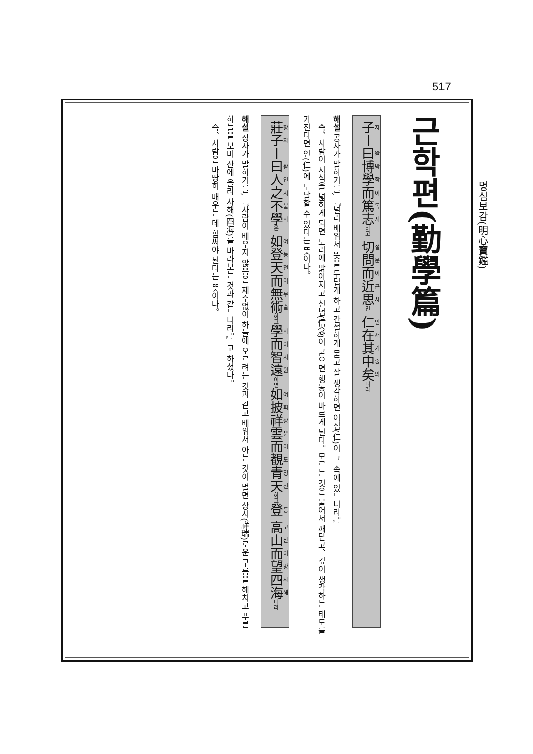517
명심보감(明心寶鑑)
근학편(勤學篇)
子ㅣ曰博學而篤志하고 切問而近思면 仁在其中矣니라
해설 공자가 말하기를, 『널리 배워서 뜻을 두텁게 하고 간절하게 묻고 잘 생각하면 어짐(仁)이 그 속에 있느니라。』
　즉、사람이 지식을 넓히게 되면 도리에 밝아지고 신념(信念)이 굳으면 행동이 바르게 된다。모르는 것은 물어서 깨닫고、깊이 생각하는 태도를 가진다면 인(仁)에 도달할 수 있다는 뜻이다。
莊子ㅣ曰人之不學은 如登天而無術하고 學而智遠이면 如披祥雲而覩青天하고 登 高山而望四海니라
해설 장자가 말하기를, 『사람이 배우지 않음은 재주없이 하늘에 오르려는 것과 같고 배워서 아는 것이 멀면 상서(祥瑞)로운 구름을 헤치고 푸른 하늘을 보며 산에 올라 사해(四海)를 바라보는 것과 같느니라。』고 하셨다。
　즉、사람은 마땅히 배우는 데 힘써야 된다는 뜻이다。